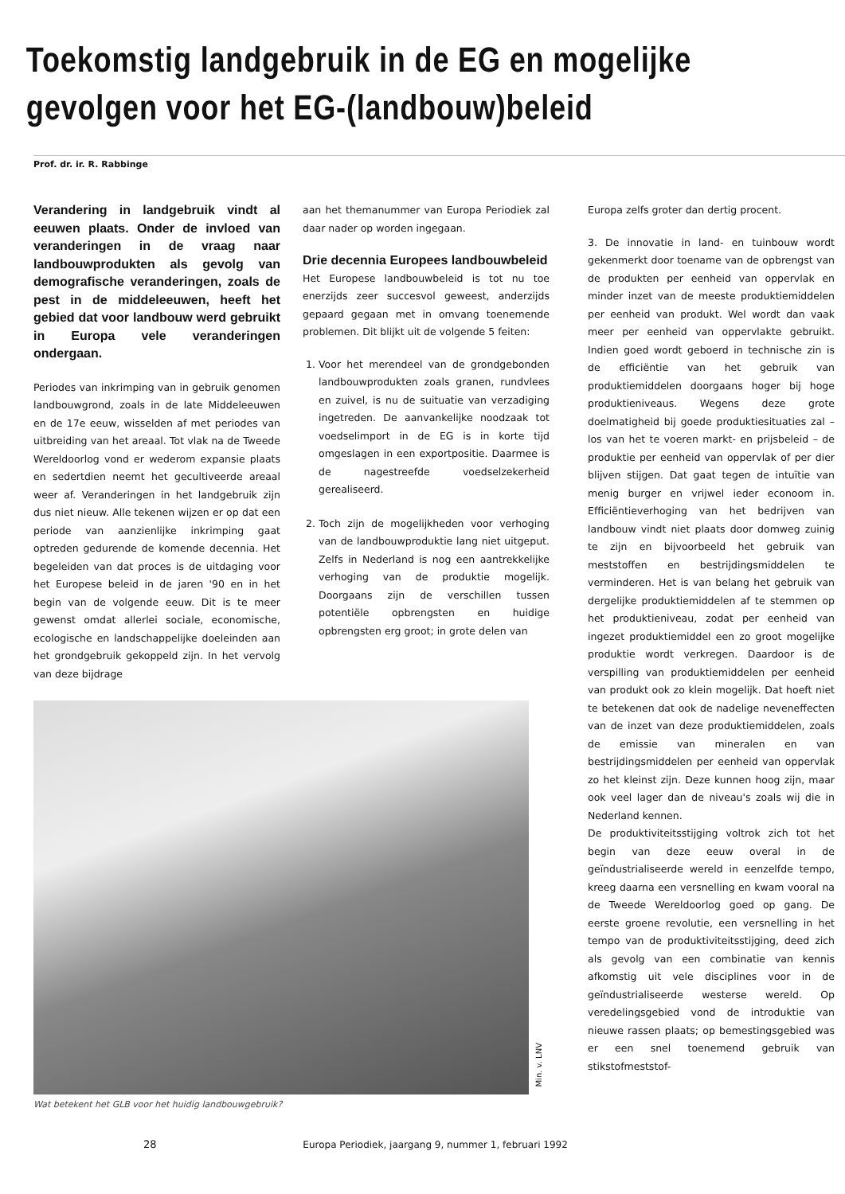Toekomstig landgebruik in de EG en mogelijke
gevolgen voor het EG-(landbouw)beleid
Prof. dr. ir. R. Rabbinge
Verandering in landgebruik vindt al eeuwen plaats. Onder de invloed van veranderingen in de vraag naar landbouwprodukten als gevolg van demografische veranderingen, zoals de pest in de middeleeuwen, heeft het gebied dat voor landbouw werd gebruikt in Europa vele veranderingen ondergaan.
Periodes van inkrimping van in gebruik genomen landbouwgrond, zoals in de late Middeleeuwen en de 17e eeuw, wisselden af met periodes van uitbreiding van het areaal. Tot vlak na de Tweede Wereldoorlog vond er wederom expansie plaats en sedertdien neemt het gecultiveerde areaal weer af. Veranderingen in het landgebruik zijn dus niet nieuw. Alle tekenen wijzen er op dat een periode van aanzienlijke inkrimping gaat optreden gedurende de komende decennia. Het begeleiden van dat proces is de uitdaging voor het Europese beleid in de jaren '90 en in het begin van de volgende eeuw. Dit is te meer gewenst omdat allerlei sociale, economische, ecologische en landschappelijke doeleinden aan het grondgebruik gekoppeld zijn. In het vervolg van deze bijdrage
aan het themanummer van Europa Periodiek zal daar nader op worden ingegaan.
Drie decennia Europees landbouwbeleid
Het Europese landbouwbeleid is tot nu toe enerzijds zeer succesvol geweest, anderzijds gepaard gegaan met in omvang toenemende problemen. Dit blijkt uit de volgende 5 feiten:
1. Voor het merendeel van de grondgebonden landbouwprodukten zoals granen, rundvlees en zuivel, is nu de suituatie van verzadiging ingetreden. De aanvankelijke noodzaak tot voedselimport in de EG is in korte tijd omgeslagen in een exportpositie. Daarmee is de nagestreefde voedselzekerheid gerealiseerd.
2. Toch zijn de mogelijkheden voor verhoging van de landbouwproduktie lang niet uitgeput. Zelfs in Nederland is nog een aantrekkelijke verhoging van de produktie mogelijk. Doorgaans zijn de verschillen tussen potentiële opbrengsten en huidige opbrengsten erg groot; in grote delen van
Europa zelfs groter dan dertig procent.
3. De innovatie in land- en tuinbouw wordt gekenmerkt door toename van de opbrengst van de produkten per eenheid van oppervlak en minder inzet van de meeste produktiemiddelen per eenheid van produkt. Wel wordt dan vaak meer per eenheid van oppervlakte gebruikt. Indien goed wordt geboerd in technische zin is de efficiëntie van het gebruik van produktiemiddelen doorgaans hoger bij hoge produktieniveaus. Wegens deze grote doelmatigheid bij goede produktiesituaties zal – los van het te voeren markt- en prijsbeleid – de produktie per eenheid van oppervlak of per dier blijven stijgen. Dat gaat tegen de intuïtie van menig burger en vrijwel ieder econoom in. Efficiëntieverhoging van het bedrijven van landbouw vindt niet plaats door domweg zuinig te zijn en bijvoorbeeld het gebruik van meststoffen en bestrijdingsmiddelen te verminderen. Het is van belang het gebruik van dergelijke produktiemiddelen af te stemmen op het produktieniveau, zodat per eenheid van ingezet produktiemiddel een zo groot mogelijke produktie wordt verkregen. Daardoor is de verspilling van produktiemiddelen per eenheid van produkt ook zo klein mogelijk. Dat hoeft niet te betekenen dat ook de nadelige neveneffecten van de inzet van deze produktiemiddelen, zoals de emissie van mineralen en van bestrijdingsmiddelen per eenheid van oppervlak zo het kleinst zijn. Deze kunnen hoog zijn, maar ook veel lager dan de niveau's zoals wij die in Nederland kennen.
De produktiviteitsstijging voltrok zich tot het begin van deze eeuw overal in de geïndustrialiseerde wereld in eenzelfde tempo, kreeg daarna een versnelling en kwam vooral na de Tweede Wereldoorlog goed op gang. De eerste groene revolutie, een versnelling in het tempo van de produktiviteitsstijging, deed zich als gevolg van een combinatie van kennis afkomstig uit vele disciplines voor in de geïndustrialiseerde westerse wereld. Op veredelingsgebied vond de introduktie van nieuwe rassen plaats; op bemestingsgebied was er een snel toenemend gebruik van stikstofmeststof-
Min. v. LNV
Wat betekent het GLB voor het huidig landbouwgebruik?
28 Europa Periodiek, jaargang 9, nummer 1, februari 1992